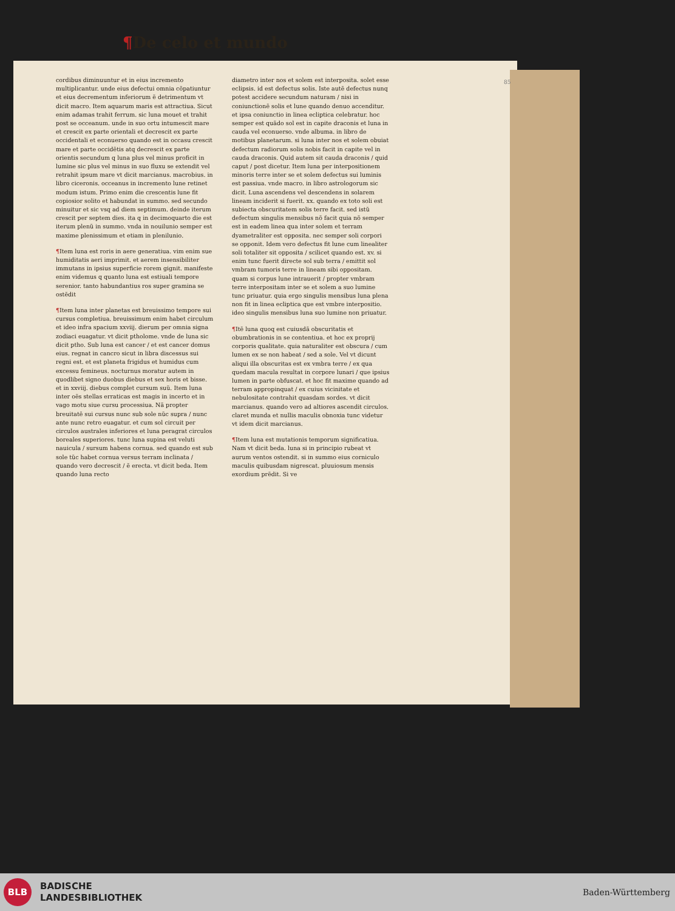85
¶De celo et mundo
cordibus diminuuntur et in eius incremento multiplicantur. unde eius defectui omnia cõpatiuntur et eius decrementum inferiorum ẽ detrimentum vt dicit macro. Item aquarum maris est attractiua. Sicut enim adamas trahit ferrum. sic luna mouet et trahit post se occeanum. unde in suo ortu intumescit mare et crescit ex parte orientali et decrescit ex parte occidentali et econuerso quando est in occasu crescit mare et parte occidẽtis atq decrescit ex parte orientis secundum q luna plus vel minus proficit in lumine sic plus vel minus in suo fluxu se extendit vel retrahit ipsum mare vt dicit marcianus. macrobius. in libro ciceronis. occeanus in incremento lune retinet modum istum. Primo enim die crescentis lune fit copiosior solito et habundat in summo. sed secundo minuitur et sic vsq ad diem septimum. deinde iterum crescit per septem dies. ita q in decimoquarto die est iterum plenũ in summo. vnda in nouilunio semper est maxime plenissimum et etiam in plenilunio.
¶Item luna est roris in aere generatiua. vim enim sue humiditatis aeri imprimit. et aerem insensibiliter immutans in ipsius superficie rorem gignit. manifeste enim videmus q quanto luna est estiuali tempore serenior. tanto habundantius ros super gramina se ostẽdit
¶Item luna inter planetas est breuissimo tempore sui cursus completiua. breuissimum enim habet circulum et ideo infra spacium xxviij. dierum per omnia signa zodiaci euagatur. vt dicit ptholome. vnde de luna sic dicit ptho. Sub luna est cancer / et est cancer domus eius. regnat in cancro sicut in libra discessus sui regni est. et est planeta frigidus et humidus cum excessu femineus. nocturnus moratur autem in quodlibet signo duobus diebus et sex horis et bisse. et in xxviij. diebus complet cursum suũ. Item luna inter oẽs stellas erraticas est magis in incerto et in vago motu siue cursu processiua. Nã propter breuitatẽ sui cursus nunc sub sole nũc supra / nunc ante nunc retro euagatur. et cum sol circuit per circulos australes inferiores et luna peragrat circulos boreales superiores. tunc luna supina est veluti nauicula / sursum habens cornua. sed quando est sub sole tũc habet cornua versus terram inclinata / quando vero decrescit / ẽ erecta. vt dicit beda. Item quando luna recto
diametro inter nos et solem est interposita. solet esse eclipsis. id est defectus solis. Iste autẽ defectus nunq potest accidere secundum naturam / nisi in coniunctionẽ solis et lune quando denuo accenditur. et ipsa coniunctio in linea ecliptica celebratur. hoc semper est quãdo sol est in capite draconis et luna in cauda vel econuerso. vnde albuma. in libro de motibus planetarum. si luna inter nos et solem obuiat defectum radiorum solis nobis facit in capite vel in cauda draconis. Quid autem sit cauda draconis / quid caput / post dicetur. Item luna per interpositionem minoris terre inter se et solem defectus sui luminis est passiua. vnde macro. in libro astrologorum sic dicit. Luna ascendens vel descendens in solarem lineam inciderit si fuerit. xx. quando ex toto soli est subiecta obscuritatem solis terre facit. sed istũ defectum singulis mensibus nõ facit quia nõ semper est in eadem linea qua inter solem et terram dyametraliter est opposita. nec semper soli corpori se opponit. Idem vero defectus fit lune cum linealiter soli totaliter sit opposita / scilicet quando est. xv. si enim tunc fuerit directe sol sub terra / emittit sol vmbram tumoris terre in lineam sibi oppositam. quam si corpus lune intrauerit / propter vmbram terre interpositam inter se et solem a suo lumine tunc priuatur. quia ergo singulis mensibus luna plena non fit in linea ecliptica que est vmbre interpositio. ideo singulis mensibus luna suo lumine non priuatur.
¶Itẽ luna quoq est cuiusdã obscuritatis et obumbrationis in se contentiua. et hoc ex proprij corporis qualitate. quia naturaliter est obscura / cum lumen ex se non habeat / sed a sole. Vel vt dicunt aliqui illa obscuritas est ex vmbra terre / ex qua quedam macula resultat in corpore lunari / que ipsius lumen in parte obfuscat. et hoc fit maxime quando ad terram appropinquat / ex cuius vicinitate et nebulositate contrahit quasdam sordes. vt dicit marcianus. quando vero ad altiores ascendit circulos. claret munda et nullis maculis obnoxia tunc videtur vt idem dicit marcianus.
¶Item luna est mutationis temporum significatiua. Nam vt dicit beda. luna si in principio rubeat vt aurum ventos ostendit. si in summo eius corniculo maculis quibusdam nigrescat. pluuiosum mensis exordium prẽdit. Si ve
BLB
BADISCHE
LANDESBIBLIOTHEK
Baden-Württemberg